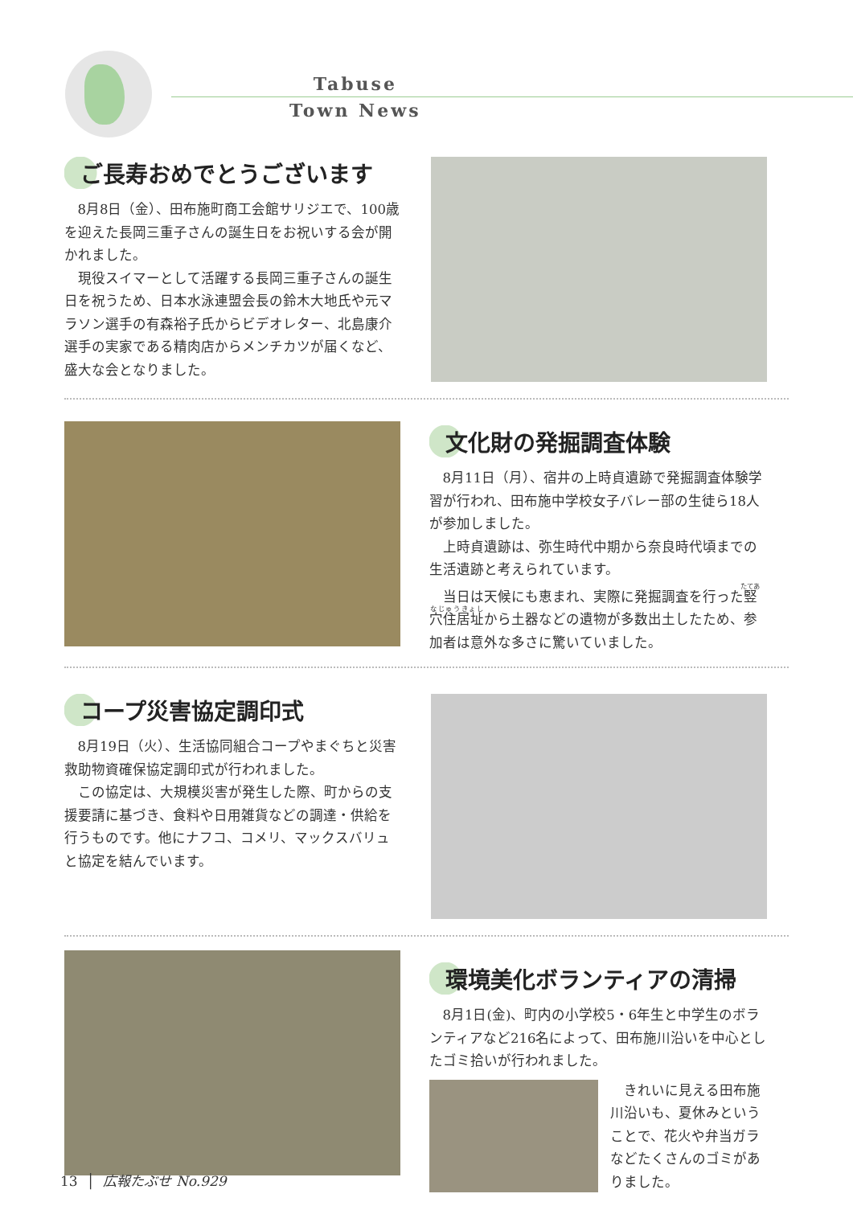Tabuse
Town News
ご長寿おめでとうございます
8月8日（金）、田布施町商工会館サリジエで、100歳を迎えた長岡三重子さんの誕生日をお祝いする会が開かれました。
現役スイマーとして活躍する長岡三重子さんの誕生日を祝うため、日本水泳連盟会長の鈴木大地氏や元マラソン選手の有森裕子氏からビデオレター、北島康介選手の実家である精肉店からメンチカツが届くなど、盛大な会となりました。
文化財の発掘調査体験
8月11日（月）、宿井の上時貞遺跡で発掘調査体験学習が行われ、田布施中学校女子バレー部の生徒ら18人が参加しました。
上時貞遺跡は、弥生時代中期から奈良時代頃までの生活遺跡と考えられています。
当日は天候にも恵まれ、実際に発掘調査を行った竪穴住居址から土器などの遺物が多数出土したため、参加者は意外な多さに驚いていました。
コープ災害協定調印式
8月19日（火）、生活協同組合コープやまぐちと災害救助物資確保協定調印式が行われました。
この協定は、大規模災害が発生した際、町からの支援要請に基づき、食料や日用雑貨などの調達・供給を行うものです。他にナフコ、コメリ、マックスバリュと協定を結んでいます。
環境美化ボランティアの清掃
8月1日(金)、町内の小学校5・6年生と中学生のボランティアなど216名によって、田布施川沿いを中心としたゴミ拾いが行われました。
きれいに見える田布施川沿いも、夏休みということで、花火や弁当ガラなどたくさんのゴミがありました。
13 │ 広報たぶせ No.929